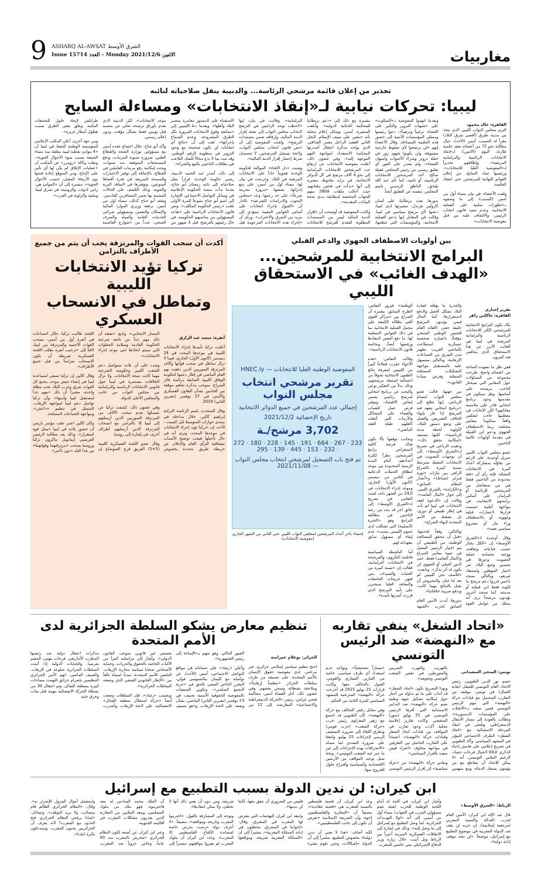مغاربيات
9
ASHARQ AL-AWSAT الشرق الأوسط
Issue 15714 العدد - Monday 2021/12/6 الاثنين
تحذير من إعلان قائمة مرشحي الرئاسة... والدبيبة ينقل صلاحياته لنائبه
ليبيا: تحركات نيابية لـ«إنقاذ الانتخابات» ومساءلة السايح
القاهرة: خالد محمود
التزم مجلس النواب الليبي الذي يتخذ من مدينة طبرق (أقصى شرق البلاد) مقراً له الصمت، أمس (الأحد)، حيال مطالبة نحو 72 من أعضائه بعقد جلسة طارئة، اليوم (الاثنين)، لـ«إنقاذ الانتخابات الرئاسية والبرلمانية المرتقبة»، وإطلاقهم تحذيراً لـ«المفوضية العليا للانتخابات»، ورئيسها عماد السايح، من إعلان القوائم النهائية للمرشحين حتى انعقاد الجلسة.
ولفت الأعضاء، في بيان مساء أول من أمس (السبت)، إلى ما وصفوه بـ«تطورات سلبية على العملية الانتخابية، وعدم تنفيذ قانون انتخاب الرئيس، والالتفاف عليه من قبل مفوضية الانتخابات».
وبعدما اتهموا المفوضية بـ«السكوت» على «شبهات التزوير والتأثير على القضاء، ترغيباً وترهيباً»، دعوا رئيسها وممثلي المؤسسات الأمنية إلى حضور هذه الجلسة للمساءلة. وقال الأعضاء إنهم «لن يرضخوا لأي ضغوط خارجية مشبوهة، ولن يكونوا شهود زور في حفلة تزوير وشراء الأصوات وامتهان القضاء». ولم يصدر على الفور أي تعليق رسمي من رئيس المجلس عقيلة صالح، أحد المرشحين للانتخابات الرئاسية، أو نائبيه، كما نأى عبد الله بليحق، الناطق الرسمي باسم المجلس، بنفسه عن التعليق أيضاً.
بدورها، نفت بريطانيا، على لسان كارولين هرندل، سفيرتها لدى ليبيا، دعمها لأي مرشح سياسي في ليبيا. وقالت في المقابل إنها تدعم العملية الانتخابية، والمؤسسات التي تنظمها، مشيرة مع ذلك إلى «دعم بريطانيا للمحكمة الجنائية الدولية». وأبلغت السفيرة، أمس، وسائل إعلام محلية بأنه «يتعين على سيف الإسلام، النجل الثاني للعقيد الراحل معمر القذافي، الذي يواجه مذكرة اعتقال أصدرتها المحكمة الاستعداد لمواجهة التهم الموجهة إليه». وفي غضون ذلك، أعلنت مفوضية الانتخابات عن ارتفاع عدد المرشحين للانتخابات البرلمانية إلى نحو 4 آلاف مرشح في كل الدوائر الانتخابية، في تزايد ملحوظ، مشيرة إلى أنها «بدأت في فحص ملفاتهم، حيث أحالت ملفات 2869 منهم للجهات المختصة لمطابقة مدى صحة البيانات المقدمة».
وكانت المفوضية قد أوضحت أن «إقرار الذمة المالية ليس من المستندات المطلوبة للتقدم للترشح للانتخابات البرلمانية». وقالت، في بيان، إنها «لاحظت توجه الراغبين في الترشح لانتخاب مجلس النواب إلى تعبئة إقرار الذمة المالية، وإرفاقه ضمن مستندات الترشح». ولفتت المفوضية إلى أن «نص قانون انتخاب مجلس النواب، ولائحة تسجيل المرشحين، لا تتضمنان شرط إحضار إقرار الذمة المالية».
وشنت «دار الإفتاء» الموالية لحكومة الوحدة هجوماً حاداً على الانتخابات المرتقبة في البلاد. وحرضت في بيان لها، مساء أول من أمس، على منع إجرائها، بصفتها «مزورة محرمة شرعاً»، على حد زعمها. وعد «مجلس البحوث والدراسات الشرعية» بالدار أن «القبول بإجراء انتخابات على أساس القوانين المعيبة سيؤدي إلى مزيد من التمزق والاحتراب». ورأى أن «إجراء هذه الانتخابات المزعومة قبل الاستفتاء على الدستور مغامرة بمصير البلاد وأهلها». وبعدما دعا الليبيين إلى «ممانعة وقوع الانتخابات المزورة بكل الطرق المشروعة، وعدم السماح بإجرائها»، لفت إلى أن «نتائج أي انتخابات لن تكون صحيحة مع وجود التزوير في منظومة الرقم الوطني، وقد ثبت بما لا يدع مجالاً للشك التلاعب في بطاقات الناخبين بالبيع والشراء».
إلى ذلك، أصدر عبد الحميد الدبيبة، رئيس حكومة الوحدة، قراراً بنقل صلاحياته إلى نائبه رمضان أبو جناح، بعدما بدأت منصة الحكومة الإعلامية في وسائل التواصل الاجتماعي الإشارة إلى اسم أبو جناح متبوعاً للمرة الأولى بلقب «رئيس الحكومة المكلف». ونص قانون الانتخابات الرئاسية على «تقاعد المسؤولين من مناصبهم الحكومية، في حال رغبتهم بالترشح، قبل 3 شهور من موعد الانتخابات»، لكن الدبيبة الذي تقدم بأوراق ترشحه تخلى عن منصبه قبل يومين فقط بشكل مؤقت، ودون إعلان رسمي.
وأكد أبو جناح، خلال اجتماع عقده أمس مع مسؤولين بوزارة الصحة والقطاع الطبي، ضرورة تسوية المرتبات، ودفع المستحقات المتوقفة منذ سنوات، وبحث إمكانية رفع مرتبات العاملين في القطاع، بالإضافة إلى توفير الاختبارات والمسحة السريعة في فترة أقصاها أسبوعين، وتوفيرها في المنافذ البرية والجوية، وذلك للكشف على الحالات المشتبه بها ضمن المسافرين القادمين. وتفقد أبو جناح كذلك، مساء أول من أمس، برفقة وزيري الموارد المائية والإسكان والتعمير، ومسؤولي شركتي الخدمات العامة والمياه والصرف الصحي، عدداً من «شوارع العاصمة طرابلس لإيجاد حلول للتجمعات المائية، وغلق بعض الطرق بسبب هطول أمطار غزيرة».
ومن جهة أخرى، أعلن المكتب الإعلامي للمؤسسة الوطنية للنفط في ليبيا أن «4 موانئ نفطية ليبية مغلقة منذ مساء الجمعة بسبب سوء الأحوال الجوية». ونقلت وكالة «رويترز» عن المكتب أن «عمليات الإغلاق لم يكن لها أي تأثير على الإنتاج، ومن المتوقع إعادة فتحها يوم الأربعاء المقبل، حسب الأحوال الجوية»، مشيرة إلى أن «الموانئ هي: راس لانوف، والزويتينة في شرق ليبيا، ومليتة والزاوية في الغرب».
بين أولويات الاصطفاف الجهوي والدعم القبلي
البرامج الانتخابية للمرشحين... «الهدف الغائب» في الاستحقاق الليبي
تقرير إخباري
القاهرة: جاكلين زاهر
يكاد تكون البرامج الانتخابية للمرشحين الكثر للانتخابات الرئاسية والبرلمانية المرتقبة في ليبيا هي الغائب الأبرز عن هذا الاستحقاق الذي يتنافس فيه كثيرون.
ففي ظل ما تشهده الساحة من انقسام واضح، طرحت مجموعة من التساؤلات حول المعايير التي سيختار الناخب مرشحه على أساسها، وهل سيكون في مقدمتها وجود برنامج انتخابي قادر على ملامسة معاناتهم؟ لكن الإجابات في معظمها جاءت لتعكس واقعاً محكوماً بمعايير مختلفة، ربما الاصطفاف الجهوي ودعم ابن القبيلة في مقدمة أولويات غالبية الناخبين.
عضو مجلس النواب الليبي جبريل أوحيدة، على الرغم من تفاؤله بمشاركة أعداد كبيرة في الانتخابات المقبلة، فإنه رأى أن «فئة محدودة من الناخبين فقط هي من ستفاضل بين المرشحين للرئاسة أو البرلمان على أساس برامجهم الانتخابية، في مواجهة أغلبية حسمت قرارها لاعتبارات قبلية وجهوية، أو بالاصطفاف وراء تيار أو مشروع سياسي بعينه».
وقال أوحيدة لـ«الشرق الأوسط» إن «الكل يختار حسب قناعاته وثقافته، ووعيه بجسامة عملية التصويت ودورها في تحسين وضع البلاد عبر اختيار المؤهلين واستبعاد غيرهم، وبالتالي سنجد ناخبين قرروا دعم مرشح ما لكونه فقط ابن قبيلته أو مدينته، كما سنجد آخرين يؤيدون مرشحاً يرى أنه يمتلك من عوامل القوة والقدرة ما يؤهله لقيادة البلاد بشكل أفضل والدفع لاستقرارها، كما الحال فيمن يؤيدون المرشح خليفة حفتر، (القائد العام للجيش الوطني المتنحي مؤقتاً) باعتباره شخصية عسكرية استطاعت بالماضي القريب تطهير مدن الشرق من الجماعات الإرهابية، وبالتالي سيسهل عليه بالمستقبل مواجهة التشكيلات المسلحة المنفلتة وفرض سيادة القانون».
من جهتها، قالت عضو مجلس النواب ابتسام الرباعي، إنها تطلع إلى «برنامج انتخابي يتعهد فيه المرشح إذا فاز بإنهاء الخلاف التشريعي والعمل على وضع دستور للبلاد، كأولوية لخطة مدته الرئاسية»، لكنها تستبعد «إمكانية تحقق ذلك». وذهبت الرباعي في تصريح لـ«الشرق الأوسط»، إلى أن توجهات التصويت في الانتخابات المقبلة سترتبط بنسبة كبيرة بالصراع الراهن بين تيارات «ثورة فبراير (شباط)» و«أنصار النظام السابق» و«الكرامة» بالشرق الليبي، إلى جوار «المال الفاسد». وقالت إن «الدعوة لعقد الانتخابات في ليبيا لم تأت في إطار طبيعي أو دوري، بل بضغط من الأمم المتحدة لإنهاء الصراع».
وبالتالي، وفقاً لحديثها، «قبل أن تتحقق المصالحة الوطنية، من الطبيعي أن يتم اختيار الرئيس المقبل في ضوء معايير الصراع و(المال الفاسد) فقط، حتى الدور القبلي أو الجهوي لن يكون له أثر يذكر». وتابعت: «للأسف نحن كليبيين لم يعد لنا خيار، والمفروض أن نقبل بالنتائج مهما كانت، وندفع ضريبة خلافاتنا».
بدورها، أيدت الأمين العام السابق لحزب «الجبهة الوطنية» فيروز النعاس، الطرح السابق، معتبرة أن الصراع بين «مراكز القوى ألقى بظلاله الكثيفة على مجمل العملية الانتخابية بما في ذلك القوانين المنظمة لها، ما دفع البعض لانتقادها ورفضها أيضاً، وبخاصة قانون الانتخابات الرئاسية».
وقالت النعاس: «هذه الأجواء حفزت قطاعاً كبيراً من الليبيين لمعرفة نتائج الطعون الانتخابية تخوفاً من احتمالية استبعاد مرشحهم، وذلك بدلاً من التفكير بوعي والبحث عن برنامج انتخابي لمرشح رئاسي يضمن إنعاش الاقتصاد، وتوفير فرص عمل للشباب والقضاء على المشاكل والأزمات التي أثقلت كاهلهم طيلة العقد الماضي».
وبجانب توقعها بألا تكون هناك فرصة كافية لاستعراض برامج المرشحين نظراً لكثرة أعدادهم، أمام المدة الزمنية المحدودة بين موعد انطلاق الحملات الدعائية في الثامن من ديسمبر (كانون الأول) الجاري، وموعد إجراء الانتخابات في الـ24 من الشهر ذاته، لفتت النعاس في تصريح لـ«الشرق الأوسط» إلى عائق آخر قد يحد من رغبة الناخبين في مطالعة البرامج وهو «الخبرة (السلبية) التي تشكلت لدى عموم الليبيين بسبب» عدم إيفاء أي مسؤول سابق بتعهداته لهم.
أما الناشطة السياسية فاطمة التكروي، والمرشحة في الانتخابات البرلمانية، فقالت إن «نسبة كبيرة من الفتيات والسيدات بمن فيهن خريجات الجامعات والمعاهد العليا سيجبرن على تأييد المرشح الذي قررت أسرتها تأييده».
المفوضية الوطنية العليا للانتخابات — HNEC.ly
تقرير مرشحي انتخاب مجلس النواب
إجمالي عدد المرشحين في جميع الدوائر الانتخابية
تاريخ الإحصائية 2021/12/2
3,702 مرشح/ـة
233 · 267 · 664 · 191 · 145 · 228 · 180 · 272 · 232 · 153 · 445 · 139 · 295
تم فتح باب التسجيل لمرشحي انتخاب مجلس النواب — 2021/11/08
إحصاء بآخر أعداد المرشحين لمجلس النواب الليبي حتى الثاني من الشهر الجاري (مفوضية الانتخابات)
أكدت أن سحب القوات والمرتزقة يجب أن يتم من جميع الأطراف بالتزامن
تركيا تؤيد الانتخابات الليبية
وتماطل في الانسحاب العسكري
أنقرة: سعيد عبد الرازق
أعلنت تركيا تأييدها إجراء الانتخابات الليبية في موعدها المحدد في 24 ديسمبر (كانون الأول) الجاري، فيما لا تزال تماطل في سحب قواتها وآلاف المرتزقة السوريين الذين دفعت بهم العام الماضي في إطار دعمها لحكومة الوفاق الليبية السابقة برئاسة فائز السراج، بموجب مذكرة تفاهم موقعة بين الجانبين بشأن التعاون العسكري والأمني في 27 نوفمبر (تشرين الثاني) 2019.
وقال المتحدث باسم الرئاسة التركية إبراهيم كالين، خلال مداخلة في منتدى حوارات المتوسط ليل السبت - الأحد، إن «تركيا تؤيد إجراء الانتخابات في موعدها المحدد، وترى أنه في حال تأجيلها فيجب توضيح الأسباب بشفافية للرأي العام والإعلان عن خريطة طريق محددة بخصوص المسار الانتخابي». وتابع: «نعتقد أن ذلك مهم جداً من ناحية شرعية الحكومة القادمة وسلامة الخطوات التي سيتم اتخاذها حتى موعد إجراء الانتخابات».
وشدد على أن بلاده ستواصل دعم الشعب الليبي وحكومته الشرعية مهما كانت نتيجة الانتخابات. ولا تزال الخلافات مستمرة في ليبيا حول قانوني الانتخابات الرئاسية والبرلمانية بين مجلس النواب من جانب والمجلس الأعلى للدولة.
وفي غضون ذلك، كشفت تركيا عن تمسكها بعدم سحب الآلاف من المرتزقة السوريين الذين أرسلتهم إلى ليبيا إلا بالتزامن مع انسحاب المرتزقة الذين أرسلتهم أطراف أخرى، في إشارة إلى روسيا.
وقال عضو اللجنة العسكرية الليبية (5+5) الفريق فرج الصوصاع إن اللجنة طالبت تركيا، خلال اجتماعات في أنقرة أول من أمس، بسحب القوات الأجنبية والمرتزقة من ليبيا، لافتاً إلى «ترحيب أنقرة بطلب اللجنة العسكرية، شريطة أن يكون الانسحاب متزامناً من قبل جميع الأطراف».
وقال كالين إن تركيا تسعى لمساعدة ليبيا في إنشاء جيش موحد، يجمع كل القوات شرق وغرب البلاد تحت مظلة واحدة، معتبراً أن ذلك «مهم جداً لمستقبل ليبيا وأمنها»، وأن تركيا تواصل دعم ليبيا لمواجهة الإرهاب، المتمثل في تنظيم «داعش»، ومواجهة الجماعات المسلحة.
وكان كالين اعتبر عقب مؤتمر باريس أن حضور بلاده في ليبيا «يمثل قوة استقرار»، وذلك بعد مطالبة الرئيس الفرنسي إيمانويل ماكرون تركيا وروسيا بسحب «مرتزقتهما وقواتهما» من هذا البلد «دون تأخير».
«اتحاد الشغل» ينفي تقاربه
مع «النهضة» ضد الرئيس التونسي
تونس: المنجي السعيداني
حسم نور الدين الطبوبي، رئيس الاتحاد العام التونسي للشغل (نقابة العمال) في تونس، موقفه من التقارب المحتمل مع قيادات حركة «النهضة» التي تتهم الرئيس التونسي قيس سعيد بـ«الانقلاب على المؤسسات الدستورية»، وتطالب بالعودة إلى مسار الانتقال الديمقراطي، وتلتقي في انتقاد المرحلة الاستثنائية مع «اتحاد الشغل» الطرف الاجتماعي المؤثر في المشهد السياسي. وأكد الطبوبي في تصريح إعلامي على هامش إحياء الذكرى الـ69 لاغتيال فرحات حشاد، الزعيم النقابي التونسي، أنه «لا يمكن للاتحاد أن يتقاطع مع من يؤمنون بسفك الدماء، ومع متهمين بالتهريب والتهرب الضريبي والمتورطين في تفقير الشعب التونسي وتجويعه».
وبهذا التصريح يكون «اتحاد الشغل» قد أجاب على ما تم تداوله من أخبار حول إمكانية تشكيل جبهة وطنية تضم حركة «النهضة» ضد التدابير الاستثنائية التي أقرها الرئيس التونسي في 25 يوليو (تموز) المنقضي. وكانت تقارير إعلامية محلية أكدت وجود تقارب في المواقف بين قيادات اتحاد الشغل وقيادات حركة «النهضة»، اعتماداً على التقارب الحاصل بين الطرفين في مواجهة مخاوف «انفراد قيس سعيد بالقرار السياسي».
وتعاني حركة «النهضة» من «عزلة سياسية» إثر إقرار الرئيس التونسي «مساراً تصحيحياً»، وتواجه عدم استعداد أي طرف سياسي، خاصة من التيارين اليساري والقومي، القبول بالتحالف معها. وكانت قرارات 25 يوليو 2021 قد أخرجت حركة «النهضة» المتزعمة للمشهد السياسي للمرة الثانية من الحكم.
وفي مقابل رفض التحالف مع حركة «النهضة»، كان الطبوبي قد اجتمع مع زهير المغزاوي رئيس حزب «حركة الشعب» (حزب قومي) وتطرق اللقاء إلى ضرورة التسقيف الزمني لإجراءات 25 يوليو، واتفقا على ضرورة التصدي لما سماه «الانحرافات بهذه الإجراءات إلى غير ما عبر عنه الشعب التونسي». وبحثا سبل توحيد المواقف من الأزمتين الاقتصادية والسياسية واقتراح حلول للخروج منها.
تنظيم معارض يشكو السلطة الجزائرية لدى الأمم المتحدة
الجزائر: بوعلام غمراسة
احتج تنظيم سياسي إسلامي جزائري، غير مرخص، لدى مفوضية حقوق الإنسان بالأمم المتحدة، على تصنيفه من طرف سلطات الجزائر «تنظيماً إرهابياً»، وملاحقة نشطائه وسجن بعضهم. وفي غضون ذلك، أجل القضاء أمس، محاكمة فتحي غراس، رئيس «الحركة الديمقراطية والاجتماعية» المعارضة، إلى 12 من الشهر الحالي، وهو متهم بـ«الإساءة إلى رئيس الجمهورية».
وأعلن «رشاد» على حساباته في مواقع التواصل الاجتماعي، أمس (الأحد)، عن تواصله مع كليمان نيالتسوسي فولي، المقرر الخاص المعني بالحق في «حرية التجمع السلمي»، وتكوين الجمعيات بالمفوضية الحقوقية الأممية بجنيف، في 23 نوفمبر (تشرين الثاني) الماضي، بشأن وضعه على لائحة الإرهاب، و«هو تصنيف تعسفي غير قانوني بموجب القانون الدولي». وأشار إلى مراسلته كثيراً من الآليات الخاصة بالحقوق والحريات، وحماية الأشخاص ضحايا سياسة محاربة الإرهاب، التابعين للأمم المتحدة، مبدياً استياء بالغاً من «الإطار القانوني القمعي الذي وضعته السلطات الجزائرية».
وبحسب «رشاد»، فإن السلطات وضعت أيضاً «حركة استقلال منطقة القبائل» الانفصالية، على لائحة الإرهاب، وأصدرت مذكرات اعتقال دولية ضد رئيسها المطرب الأمازيغي، فرحات مهني، المقيم بفرنسا. والجنايات الدولية إذا أثبتت السلطات الجزائرية ضلوعه في الإرهاب. والصيف الماضي، اتهم الأمن الجزائري التنظيمين بإضرام حرائق التهمت مساحات كبيرة بمنطقة القبائل، وتم اعتقال 30 من نشطاء الحركة الانفصالية بتهمة قتل شاب وحرق جثته.
ابن كيران: لن ندين الدولة بسبب التطبيع مع إسرائيل
الرباط: «الشرق الأوسط»
قال عبد الإله ابن كيران، الأمين العام لحزب العدالة والتنمية المغربي (مرجعية إسلامية)، إن حزبه لن يقف ضد الدولة المغربية في موضوع التطبيع مع إسرائيل، موضحاً: «لن نتخذ موقف إدانة دولتنا».
وأشار ابن كيران، في كلمة له أمام اللجنة الوطنية للحزب (هيئة تضم مسؤولي الحزب في الجهات) مساء أول من أمس، إلى أنه «لولا التهديدات الجزائرية، لما وصل التطبيع مع إسرائيل إلى ما وصل إليه»، وذلك في إشارة إلى الاتفاقات العسكرية المبرمة أخيراً بين الرباط وتل أبيب، خلال زيارة وزير الدفاع الإسرائيلي بيني غانتس للمغرب.
وعد ابن كيران أن قضية فلسطين بالنسبة للمغرب هي «قضية عقائدية»، مضيفاً أن «المغاربة والفلسطينيين إخوة، وأن الشريعة الإسلامية «تفرض أن نكون إلى جانب الفلسطينيين».
لكنه أضاف: «هذا لا يعني أن ندين دولتنا» بخصوص التطبيع، مشيراً إلى أن للدولة «إشكالات، وحين تقوم بشيء فليس من الضروري أن نتفق معها، لكننا لن ندينها».
وانتقد ابن كيران التهجمات التي يتعرض لها المغرب في المشرق، وقال: «إخواننا في المشرق، مخطئون في إدانة المملكة المغربية»، مشيراً إلى أن «المملكة المغربية شريفة، ومواقفها شريفة، ومن دون أن يعني ذلك أنها لا تخطئ، ولا يمكن انتقادها».
وتوجه إلى المشارقة بالقول: «احترموا المغرب وتاريخه ومواقفه»، مضيفاً: «لا أعرف دولة حرصت بحرص خاصة لمساندة الكفاح الفلسطيني إلا المغرب». وعدد ابن كيران أن ملوك المغرب لم يغيروا مواقفهم، مشيراً إلى أن الملك محمد السادس له معه فاحترموه، فهو ملك من ملوك المسلمين، ومعه الملايين من المغاربة الذين يقدرون مشكلات المغرب في أقاليمه الجنوبية.
وعبر ابن كيران عن أسفه لكون النظام الجزائري «يتحرش بالمغرب منذ 40 عاماً، وخاض حروباً ضد المغرب، واستعمل أموال البترول للإضرار به». وقال: «النظام الجزائري الظالم قام بمصائب، ولا يريد التوقف». وتساءل: «لماذا يرفض النظام الجزائري فتح الحدود مع المغرب؟ لأنه يعرف أن الجزائريين يحبون المغرب، وسيدخلون بكثرة لبلدنا».